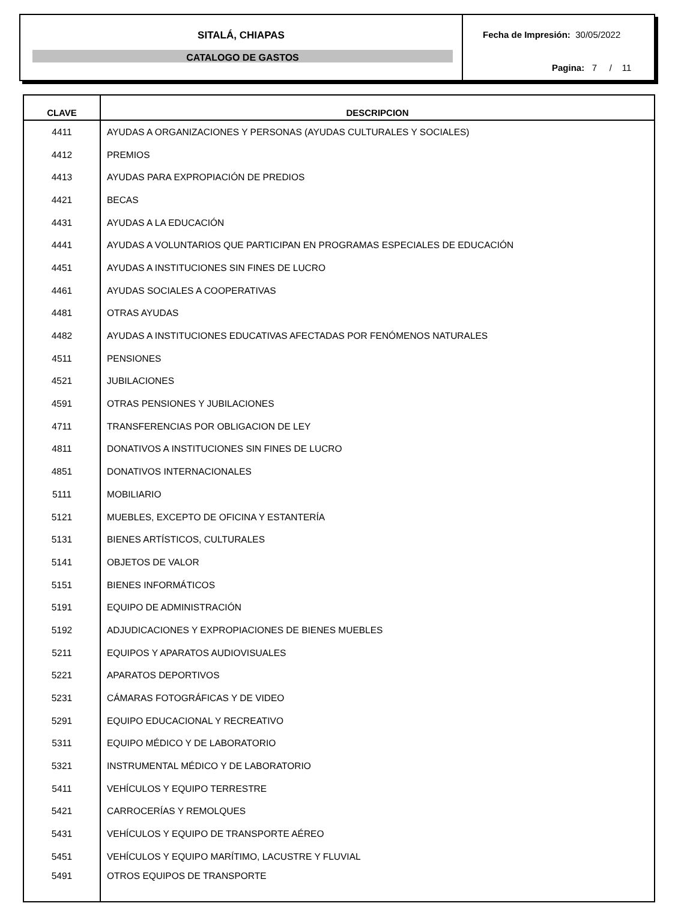SITALÁ, CHIAPAS
CATALOGO DE GASTOS
Fecha de Impresión: 30/05/2022
Pagina: 7 / 11
| CLAVE | DESCRIPCION |
| --- | --- |
| 4411 | AYUDAS A ORGANIZACIONES Y PERSONAS (AYUDAS CULTURALES Y SOCIALES) |
| 4412 | PREMIOS |
| 4413 | AYUDAS PARA EXPROPIACIÓN DE PREDIOS |
| 4421 | BECAS |
| 4431 | AYUDAS A LA EDUCACIÓN |
| 4441 | AYUDAS A VOLUNTARIOS QUE PARTICIPAN EN PROGRAMAS ESPECIALES DE EDUCACIÓN |
| 4451 | AYUDAS A INSTITUCIONES SIN FINES DE LUCRO |
| 4461 | AYUDAS SOCIALES A COOPERATIVAS |
| 4481 | OTRAS AYUDAS |
| 4482 | AYUDAS A INSTITUCIONES EDUCATIVAS AFECTADAS POR FENÓMENOS NATURALES |
| 4511 | PENSIONES |
| 4521 | JUBILACIONES |
| 4591 | OTRAS PENSIONES Y JUBILACIONES |
| 4711 | TRANSFERENCIAS POR OBLIGACION DE LEY |
| 4811 | DONATIVOS A INSTITUCIONES SIN FINES DE LUCRO |
| 4851 | DONATIVOS INTERNACIONALES |
| 5111 | MOBILIARIO |
| 5121 | MUEBLES, EXCEPTO DE OFICINA Y ESTANTERÍA |
| 5131 | BIENES ARTÍSTICOS, CULTURALES |
| 5141 | OBJETOS DE VALOR |
| 5151 | BIENES INFORMÁTICOS |
| 5191 | EQUIPO DE ADMINISTRACIÓN |
| 5192 | ADJUDICACIONES Y EXPROPIACIONES DE BIENES MUEBLES |
| 5211 | EQUIPOS Y APARATOS AUDIOVISUALES |
| 5221 | APARATOS DEPORTIVOS |
| 5231 | CÁMARAS FOTOGRÁFICAS Y DE VIDEO |
| 5291 | EQUIPO EDUCACIONAL Y RECREATIVO |
| 5311 | EQUIPO MÉDICO Y DE LABORATORIO |
| 5321 | INSTRUMENTAL MÉDICO Y DE LABORATORIO |
| 5411 | VEHÍCULOS Y EQUIPO TERRESTRE |
| 5421 | CARROCERÍAS Y REMOLQUES |
| 5431 | VEHÍCULOS Y EQUIPO DE TRANSPORTE AÉREO |
| 5451 | VEHÍCULOS Y EQUIPO MARÍTIMO, LACUSTRE Y FLUVIAL |
| 5491 | OTROS EQUIPOS DE TRANSPORTE |